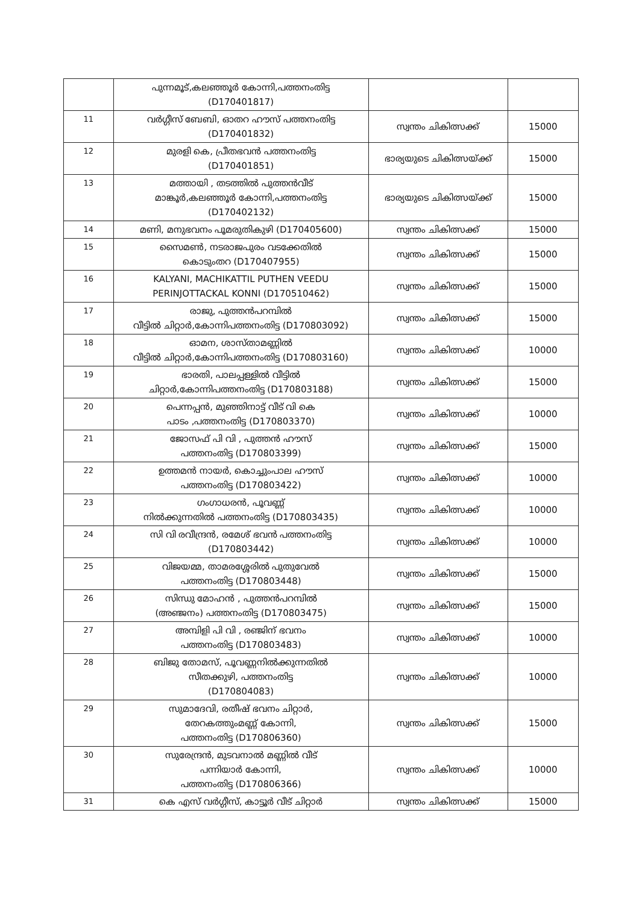| | പുന്നമൂട്,കലഞ്ഞൂർ കോന്നി,പത്തനംതിട്ട (D170401817) | | |
| 11 | വർഗ്ഗീസ് ബേബി, ഓതറ ഹൗസ് പത്തനംതിട്ട (D170401832) | സ്വന്തം ചികിത്സക്ക് | 15000 |
| 12 | മുരളി കെ, പ്രീതഭവൻ പത്തനംതിട്ട (D170401851) | ഭാര്യയുടെ ചികിത്സയ്ക്ക് | 15000 |
| 13 | മത്തായി , തടത്തിൽ പുത്തൻവീട് മാങ്കൂർ,കലഞ്ഞൂർ കോന്നി,പത്തനംതിട്ട (D170402132) | ഭാര്യയുടെ ചികിത്സയ്ക്ക് | 15000 |
| 14 | മണി, മനുഭവനം പൂമരുതികുഴി (D170405600) | സ്വന്തം ചികിത്സക്ക് | 15000 |
| 15 | സൈമൺ, നടരാജപുരം വടക്കേതിൽ കൊടുംതറ (D170407955) | സ്വന്തം ചികിത്സക്ക് | 15000 |
| 16 | KALYANI, MACHIKATTIL PUTHEN VEEDU PERINJOTTACKAL KONNI (D170510462) | സ്വന്തം ചികിത്സക്ക് | 15000 |
| 17 | രാജു, പുത്തൻപറമ്പിൽ വീട്ടിൽ ചിറ്റാർ,കോന്നിപത്തനംതിട്ട (D170803092) | സ്വന്തം ചികിത്സക്ക് | 15000 |
| 18 | ഓമന, ശാസ്താമണ്ണിൽ വീട്ടിൽ ചിറ്റാർ,കോന്നിപത്തനംതിട്ട (D170803160) | സ്വന്തം ചികിത്സക്ക് | 10000 |
| 19 | ഭാരതി, പാലപ്പള്ളിൽ വീട്ടിൽ ചിറ്റാർ,കോന്നിപത്തനംതിട്ട (D170803188) | സ്വന്തം ചികിത്സക്ക് | 15000 |
| 20 | പെന്നപ്പൻ, മുഞ്ഞിനാട്ട് വീട് വി കെ പാടം ,പത്തനംതിട്ട (D170803370) | സ്വന്തം ചികിത്സക്ക് | 10000 |
| 21 | ജോസഫ് പി വി , പുത്തൻ ഹൗസ് പത്തനംതിട്ട (D170803399) | സ്വന്തം ചികിത്സക്ക് | 15000 |
| 22 | ഉത്തമൻ നായർ, കൊച്ചുംപാല ഹൗസ് പത്തനംതിട്ട (D170803422) | സ്വന്തം ചികിത്സക്ക് | 10000 |
| 23 | ഗംഗാധരൻ, പൂവണ്ണ് നിൽക്കുന്നതിൽ പത്തനംതിട്ട (D170803435) | സ്വന്തം ചികിത്സക്ക് | 10000 |
| 24 | സി വി രവീന്ദ്രൻ, രമേശ് ഭവൻ പത്തനംതിട്ട (D170803442) | സ്വന്തം ചികിത്സക്ക് | 10000 |
| 25 | വിജയമ്മ, താമരശ്ശേരിൽ പുതുവേൽ പത്തനംതിട്ട (D170803448) | സ്വന്തം ചികിത്സക്ക് | 15000 |
| 26 | സിന്ധു മോഹൻ , പുത്തൻപറമ്പിൽ (അഞ്ജനം) പത്തനംതിട്ട (D170803475) | സ്വന്തം ചികിത്സക്ക് | 15000 |
| 27 | അമ്പിളി പി വി , രഞ്ജിന് ഭവനം പത്തനംതിട്ട (D170803483) | സ്വന്തം ചികിത്സക്ക് | 10000 |
| 28 | ബിജു തോമസ്, പൂവണ്ണനിൽക്കുന്നതിൽ സീതക്കുഴി, പത്തനംതിട്ട (D170804083) | സ്വന്തം ചികിത്സക്ക് | 10000 |
| 29 | സുമാദേവി, രതീഷ് ഭവനം ചിറ്റാർ, തേറകത്തുംമണ്ണ് കോന്നി, പത്തനംതിട്ട (D170806360) | സ്വന്തം ചികിത്സക്ക് | 15000 |
| 30 | സുരേന്ദ്രൻ, മുടവനാൽ മണ്ണിൽ വീട് പന്നിയാർ കോന്നി, പത്തനംതിട്ട (D170806366) | സ്വന്തം ചികിത്സക്ക് | 10000 |
| 31 | കെ എസ് വർഗ്ഗീസ്, കാട്ടൂർ വീട് ചിറ്റാർ | സ്വന്തം ചികിത്സക്ക് | 15000 |